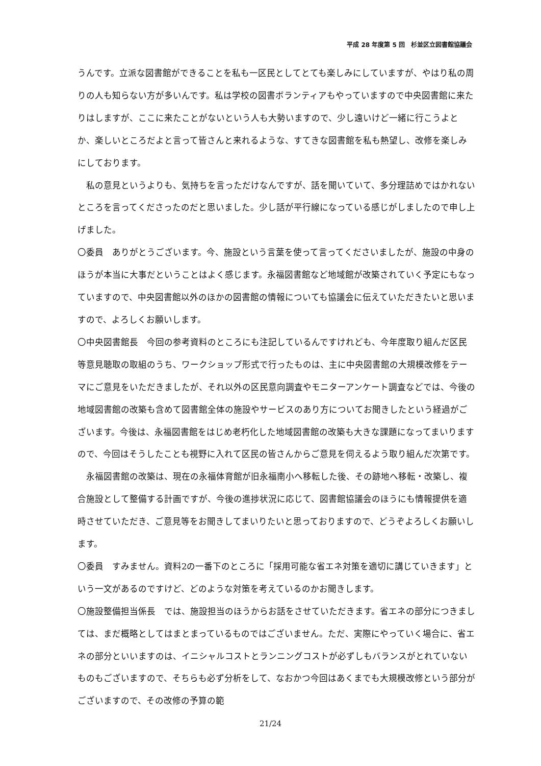平成 28 年度第 5 回　杉並区立図書館協議会
うんです。立派な図書館ができることを私も一区民としてとても楽しみにしていますが、やはり私の周りの人も知らない方が多いんです。私は学校の図書ボランティアもやっていますので中央図書館に来たりはしますが、ここに来たことがないという人も大勢いますので、少し遠いけど一緒に行こうよとか、楽しいところだよと言って皆さんと来れるような、すてきな図書館を私も熱望し、改修を楽しみにしております。
私の意見というよりも、気持ちを言っただけなんですが、話を聞いていて、多分理詰めではかれないところを言ってくださったのだと思いました。少し話が平行線になっている感じがしましたので申し上げました。
〇委員　ありがとうございます。今、施設という言葉を使って言ってくださいましたが、施設の中身のほうが本当に大事だということはよく感じます。永福図書館など地域館が改築されていく予定にもなっていますので、中央図書館以外のほかの図書館の情報についても協議会に伝えていただきたいと思いますので、よろしくお願いします。
〇中央図書館長　今回の参考資料のところにも注記しているんですけれども、今年度取り組んだ区民等意見聴取の取組のうち、ワークショップ形式で行ったものは、主に中央図書館の大規模改修をテーマにご意見をいただきましたが、それ以外の区民意向調査やモニターアンケート調査などでは、今後の地域図書館の改築も含めて図書館全体の施設やサービスのあり方についてお聞きしたという経過がございます。今後は、永福図書館をはじめ老朽化した地域図書館の改築も大きな課題になってまいりますので、今回はそうしたことも視野に入れて区民の皆さんからご意見を伺えるよう取り組んだ次第です。
永福図書館の改築は、現在の永福体育館が旧永福南小へ移転した後、その跡地へ移転・改築し、複合施設として整備する計画ですが、今後の進捗状況に応じて、図書館協議会のほうにも情報提供を適時させていただき、ご意見等をお聞きしてまいりたいと思っておりますので、どうぞよろしくお願いします。
〇委員　すみません。資料2の一番下のところに「採用可能な省エネ対策を適切に講じていきます」という一文があるのですけど、どのような対策を考えているのかお聞きします。
〇施設整備担当係長　では、施設担当のほうからお話をさせていただきます。省エネの部分につきましては、まだ概略としてはまとまっているものではございません。ただ、実際にやっていく場合に、省エネの部分といいますのは、イニシャルコストとランニングコストが必ずしもバランスがとれていないものもございますので、そちらも必ず分析をして、なおかつ今回はあくまでも大規模改修という部分がございますので、その改修の予算の範
21/24